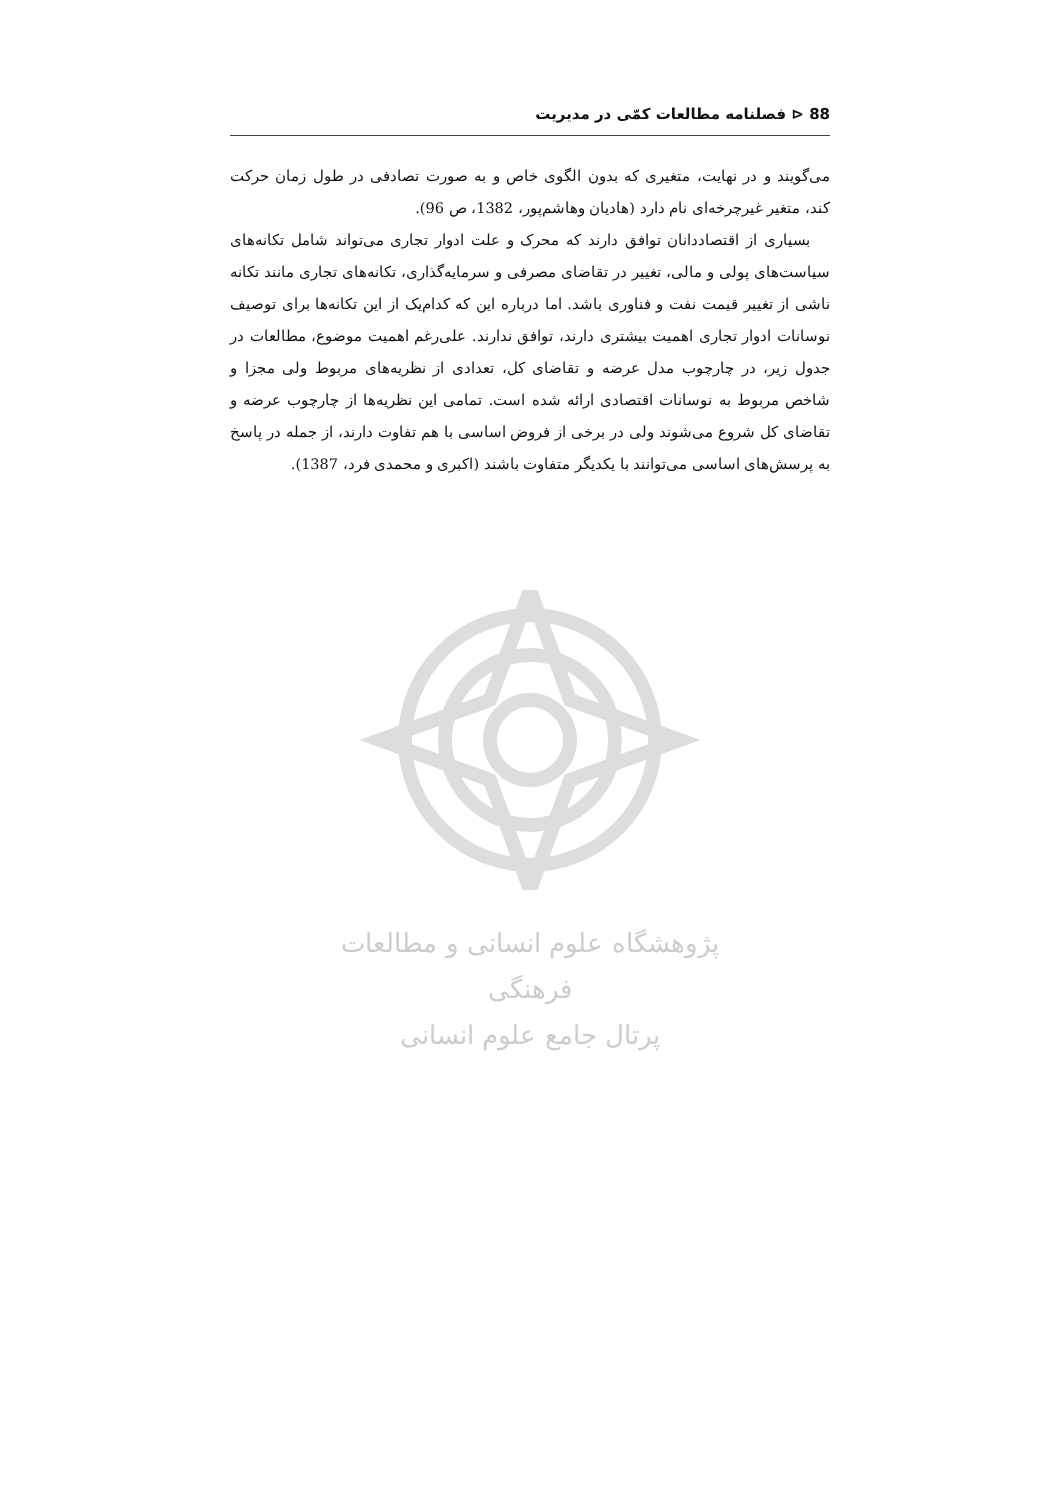88 ⊲ فصلنامه مطالعات کمّی در مدیریت
می‌گویند و در نهایت، متغیری که بدون الگوی خاص و به صورت تصادفی در طول زمان حرکت کند، متغیر غیرچرخه‌ای نام دارد (هادیان وهاشم‌پور، 1382، ص 96).
بسیاری از اقتصاددانان توافق دارند که محرک و علت ادوار تجاری می‌تواند شامل تکانه‌های سیاست‌های پولی و مالی، تغییر در تقاضای مصرفی و سرمایه‌گذاری، تکانه‌های تجاری مانند تکانه ناشی از تغییر قیمت نفت و فناوری باشد. اما درباره این که کدام‌یک از این تکانه‌ها برای توصیف نوسانات ادوار تجاری اهمیت بیشتری دارند، توافق ندارند. علی‌رغم اهمیت موضوع، مطالعات در جدول زیر، در چارچوب مدل عرضه و تقاضای کل، تعدادی از نظریه‌های مربوط ولی مجزا و شاخص مربوط به نوسانات اقتصادی ارائه شده است. تمامی این نظریه‌ها از چارچوب عرضه و تقاضای کل شروع می‌شوند ولی در برخی از فروض اساسی با هم تفاوت دارند، از جمله در پاسخ به پرسش‌های اساسی می‌توانند با یکدیگر متفاوت باشند (اکبری و محمدی فرد، 1387).
پژوهشگاه علوم انسانی و مطالعات فرهنگی
پرتال جامع علوم انسانی